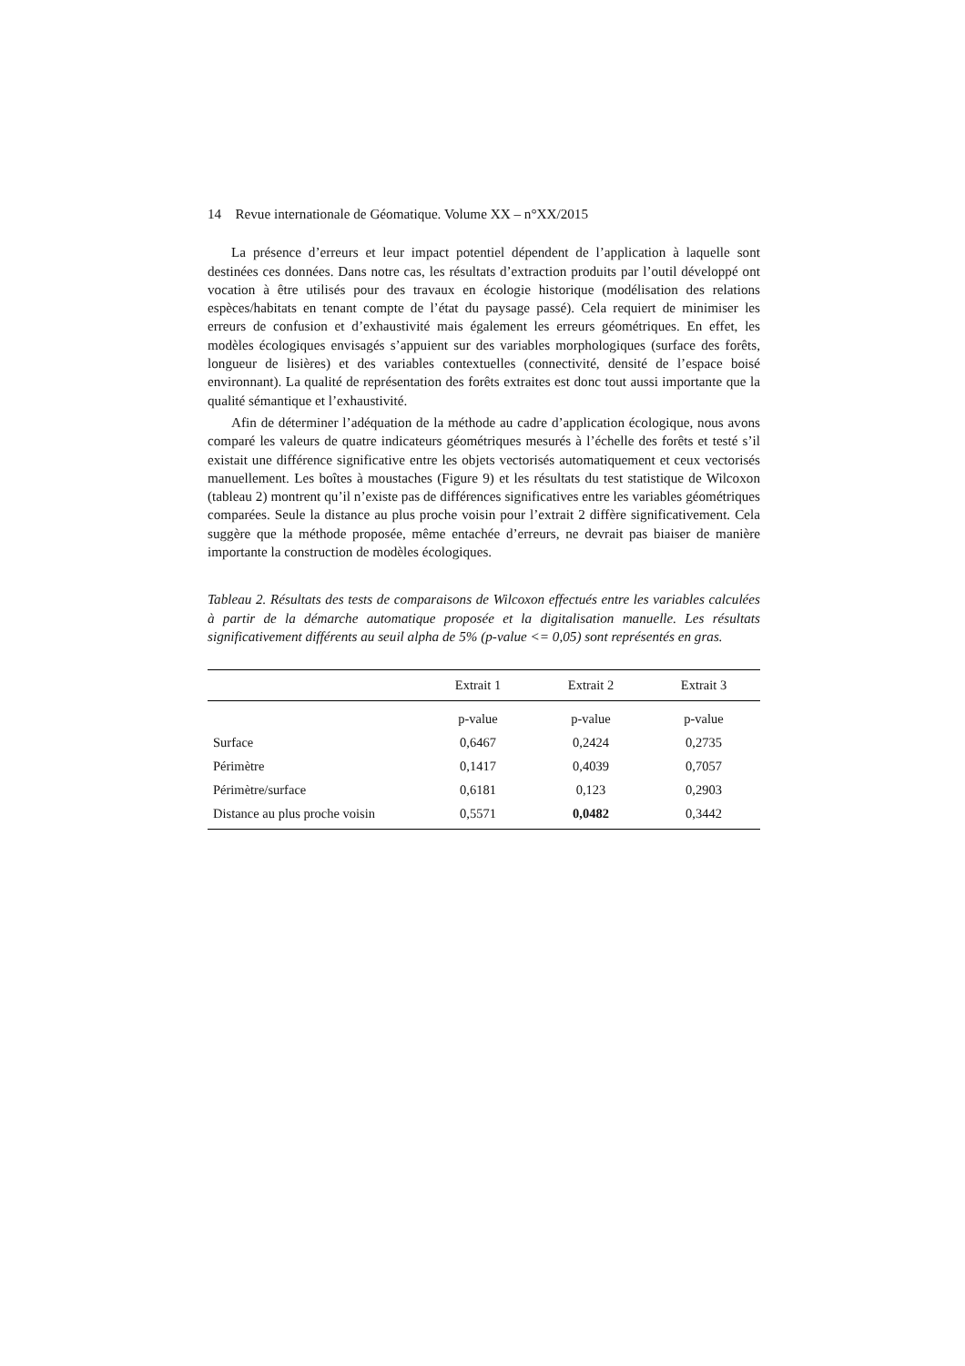14 Revue internationale de Géomatique. Volume XX – n°XX/2015
La présence d’erreurs et leur impact potentiel dépendent de l’application à laquelle sont destinées ces données. Dans notre cas, les résultats d’extraction produits par l’outil développé ont vocation à être utilisés pour des travaux en écologie historique (modélisation des relations espèces/habitats en tenant compte de l’état du paysage passé). Cela requiert de minimiser les erreurs de confusion et d’exhaustivité mais également les erreurs géométriques. En effet, les modèles écologiques envisagés s’appuient sur des variables morphologiques (surface des forêts, longueur de lisières) et des variables contextuelles (connectivité, densité de l’espace boisé environnant). La qualité de représentation des forêts extraites est donc tout aussi importante que la qualité sémantique et l’exhaustivité.
Afin de déterminer l’adéquation de la méthode au cadre d’application écologique, nous avons comparé les valeurs de quatre indicateurs géométriques mesurés à l’échelle des forêts et testé s’il existait une différence significative entre les objets vectorisés automatiquement et ceux vectorisés manuellement. Les boîtes à moustaches (Figure 9) et les résultats du test statistique de Wilcoxon (tableau 2) montrent qu’il n’existe pas de différences significatives entre les variables géométriques comparées. Seule la distance au plus proche voisin pour l’extrait 2 diffère significativement. Cela suggère que la méthode proposée, même entachée d’erreurs, ne devrait pas biaiser de manière importante la construction de modèles écologiques.
Tableau 2. Résultats des tests de comparaisons de Wilcoxon effectués entre les variables calculées à partir de la démarche automatique proposée et la digitalisation manuelle. Les résultats significativement différents au seuil alpha de 5% (p-value <= 0,05) sont représentés en gras.
| | Extrait 1 | Extrait 2 | Extrait 3 |
| --- | --- | --- | --- |
| | p-value | p-value | p-value |
| Surface | 0,6467 | 0,2424 | 0,2735 |
| Périmètre | 0,1417 | 0,4039 | 0,7057 |
| Périmètre/surface | 0,6181 | 0,123 | 0,2903 |
| Distance au plus proche voisin | 0,5571 | 0,0482 | 0,3442 |